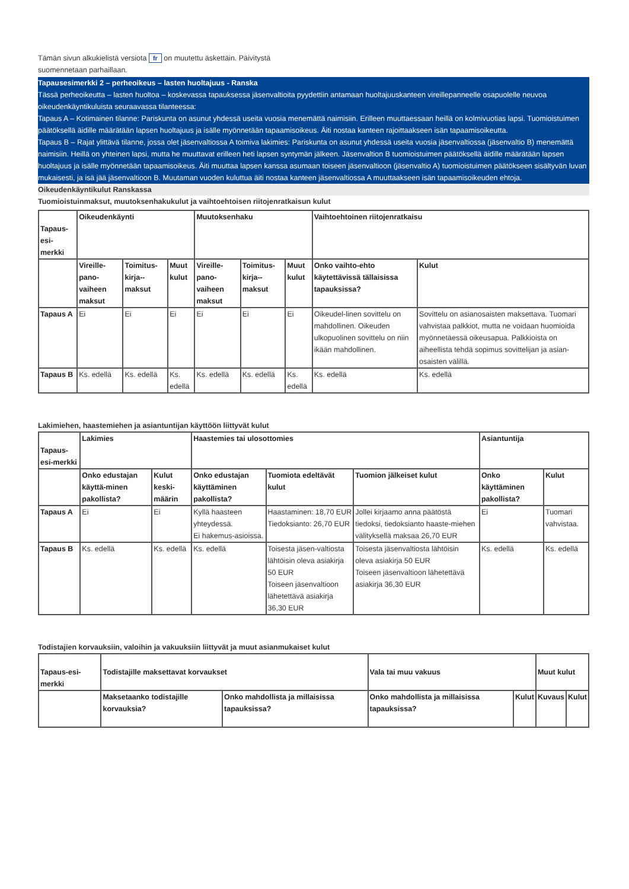Tämän sivun alkukielistä versiota fr on muutettu äskettäin. Päivitystä
suomennetaan parhaillaan.
Tapausesimerkki 2 – perheoikeus – lasten huoltajuus - Ranska
Tässä perheoikeutta – lasten huoltoa – koskevassa tapauksessa jäsenvaltioita pyydettiin antamaan huoltajuuskanteen vireillepanneelle osapuolelle neuvoa oikeudenkäyntikuluista seuraavassa tilanteessa:
Tapaus A – Kotimainen tilanne: Pariskunta on asunut yhdessä useita vuosia menemättä naimisiin. Erilleen muuttaessaan heillä on kolmivuotias lapsi. Tuomioistuimen päätöksellä äidille määrätään lapsen huoltajuus ja isälle myönnetään tapaamisoikeus. Äiti nostaa kanteen rajoittaakseen isän tapaamisoikeutta.
Tapaus B – Rajat ylittävä tilanne, jossa olet jäsenvaltiossa A toimiva lakimies: Pariskunta on asunut yhdessä useita vuosia jäsenvaltiossa (jäsenvaltio B) menemättä naimisiin. Heillä on yhteinen lapsi, mutta he muuttavat erilleen heti lapsen syntymän jälkeen. Jäsenvaltion B tuomioistuimen päätöksellä äidille määrätään lapsen huoltajuus ja isälle myönnetään tapaamisoikeus. Äiti muuttaa lapsen kanssa asumaan toiseen jäsenvaltioon (jäsenvaltio A) tuomioistuimen päätökseen sisältyvän luvan mukaisesti, ja isä jää jäsenvaltioon B. Muutaman vuoden kuluttua äiti nostaa kanteen jäsenvaltiossa A muuttaakseen isän tapaamisoikeuden ehtoja.
Oikeudenkäyntikulut Ranskassa
Tuomioistuinmaksut, muutoksenhakukulut ja vaihtoehtoisen riitojenratkaisun kulut
| Tapaus-esi-merkki | Oikeudenkäynti | | | Muutoksenhaku | | | Vaihtoehtoinen riitojenratkaisu | |
| --- | --- | --- | --- | --- | --- | --- | --- | --- |
| | Vireille-pano-vaiheen maksut | Toimitus-kirja-­maksut | Muut kulut | Vireille-pano-vaiheen maksut | Toimitus-kirja-­maksut | Muut kulut | Onko vaihto-ehto käytettävissä tällaisissa tapauksissa? | Kulut |
| Tapaus A | Ei | Ei | Ei | Ei | Ei | Ei | Oikeudel-linen sovittelu on mahdollinen. Oikeuden ulkopuolinen sovittelu on niin ikään mahdollinen. | Sovittelu on asianosaisten maksettava. Tuomari vahvistaa palkkiot, mutta ne voidaan huomioida myönnetäessä oikeusapua. Palkkioista on aiheellista tehdä sopimus sovittelijan ja asian-osaisten välillä. |
| Tapaus B | Ks. edellä | Ks. edellä | Ks. edellä | Ks. edellä | Ks. edellä | Ks. edellä | Ks. edellä | Ks. edellä |
Lakimiehen, haastemiehen ja asiantuntijan käyttöön liittyvät kulut
| Tapaus-esi-merkki | Lakimies | | Haastemies tai ulosottomies | | | Asiantuntija | |
| --- | --- | --- | --- | --- | --- | --- | --- |
| | Onko edustajan käyttä-minen pakollista? | Kulut keski-määrin | Onko edustajan käyttäminen pakollista? | Tuomiota edeltävät kulut | Tuomion jälkeiset kulut | Onko käyttäminen pakollista? | Kulut |
| Tapaus A | Ei | Ei | Kyllä haasteen yhteydessä. Ei hakemus-asioissa. | Haastaminen: 18,70 EUR Tiedoksianto: 26,70 EUR | Jollei kirjaamo anna päätöstä tiedoksi, tiedoksianto haaste-miehen välityksellä maksaa 26,70 EUR | Ei | Tuomari vahvistaa. |
| Tapaus B | Ks. edellä | Ks. edellä | Ks. edellä | Toisesta jäsen-valtiosta lähtöisin oleva asiakirja 50 EUR Toiseen jäsenvaltioon lähetettävä asiakirja 36,30 EUR | Toisesta jäsenvaltiosta lähtöisin oleva asiakirja 50 EUR Toiseen jäsenvaltioon lähetettävä asiakirja 36,30 EUR | Ks. edellä | Ks. edellä |
Todistajien korvauksiin, valoihin ja vakuuksiin liittyvät ja muut asianmukaiset kulut
| Tapaus-esi-merkki | Todistajille maksettavat korvaukset | | Vala tai muu vakuus | | Muut kulut | |
| --- | --- | --- | --- | --- | --- | --- |
| | Maksetaanko todistajille korvauksia? | Onko mahdollista ja millaisissa tapauksissa? | Onko mahdollista ja millaisissa tapauksissa? | Kulut | Kuvaus | Kulut |